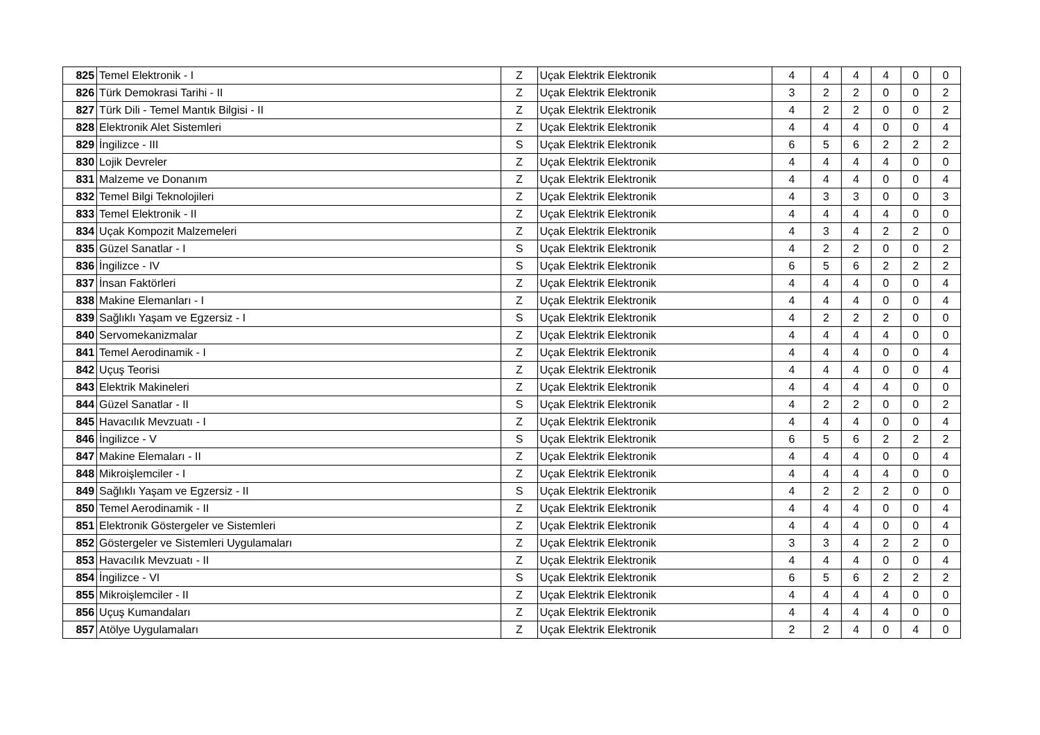| 825 | Temel Elektronik - I | Z | Uçak Elektrik Elektronik | 4 | 4 | 4 | 4 | 0 | 0 |
| 826 | Türk Demokrasi Tarihi - II | Z | Uçak Elektrik Elektronik | 3 | 2 | 2 | 0 | 0 | 2 |
| 827 | Türk Dili - Temel Mantık Bilgisi - II | Z | Uçak Elektrik Elektronik | 4 | 2 | 2 | 0 | 0 | 2 |
| 828 | Elektronik Alet Sistemleri | Z | Uçak Elektrik Elektronik | 4 | 4 | 4 | 0 | 0 | 4 |
| 829 | İngilizce - III | S | Uçak Elektrik Elektronik | 6 | 5 | 6 | 2 | 2 | 2 |
| 830 | Lojik Devreler | Z | Uçak Elektrik Elektronik | 4 | 4 | 4 | 4 | 0 | 0 |
| 831 | Malzeme ve Donanım | Z | Uçak Elektrik Elektronik | 4 | 4 | 4 | 0 | 0 | 4 |
| 832 | Temel Bilgi Teknolojileri | Z | Uçak Elektrik Elektronik | 4 | 3 | 3 | 0 | 0 | 3 |
| 833 | Temel Elektronik - II | Z | Uçak Elektrik Elektronik | 4 | 4 | 4 | 4 | 0 | 0 |
| 834 | Uçak Kompozit Malzemeleri | Z | Uçak Elektrik Elektronik | 4 | 3 | 4 | 2 | 2 | 0 |
| 835 | Güzel Sanatlar - I | S | Uçak Elektrik Elektronik | 4 | 2 | 2 | 0 | 0 | 2 |
| 836 | İngilizce - IV | S | Uçak Elektrik Elektronik | 6 | 5 | 6 | 2 | 2 | 2 |
| 837 | İnsan Faktörleri | Z | Uçak Elektrik Elektronik | 4 | 4 | 4 | 0 | 0 | 4 |
| 838 | Makine Elemanları - I | Z | Uçak Elektrik Elektronik | 4 | 4 | 4 | 0 | 0 | 4 |
| 839 | Sağlıklı Yaşam ve Egzersiz - I | S | Uçak Elektrik Elektronik | 4 | 2 | 2 | 2 | 0 | 0 |
| 840 | Servomekanizmalar | Z | Uçak Elektrik Elektronik | 4 | 4 | 4 | 4 | 0 | 0 |
| 841 | Temel Aerodinamik - I | Z | Uçak Elektrik Elektronik | 4 | 4 | 4 | 0 | 0 | 4 |
| 842 | Uçuş Teorisi | Z | Uçak Elektrik Elektronik | 4 | 4 | 4 | 0 | 0 | 4 |
| 843 | Elektrik Makineleri | Z | Uçak Elektrik Elektronik | 4 | 4 | 4 | 4 | 0 | 0 |
| 844 | Güzel Sanatlar - II | S | Uçak Elektrik Elektronik | 4 | 2 | 2 | 0 | 0 | 2 |
| 845 | Havacılık Mevzuatı - I | Z | Uçak Elektrik Elektronik | 4 | 4 | 4 | 0 | 0 | 4 |
| 846 | İngilizce - V | S | Uçak Elektrik Elektronik | 6 | 5 | 6 | 2 | 2 | 2 |
| 847 | Makine Elemaları - II | Z | Uçak Elektrik Elektronik | 4 | 4 | 4 | 0 | 0 | 4 |
| 848 | Mikroişlemciler - I | Z | Uçak Elektrik Elektronik | 4 | 4 | 4 | 4 | 0 | 0 |
| 849 | Sağlıklı Yaşam ve Egzersiz - II | S | Uçak Elektrik Elektronik | 4 | 2 | 2 | 2 | 0 | 0 |
| 850 | Temel Aerodinamik - II | Z | Uçak Elektrik Elektronik | 4 | 4 | 4 | 0 | 0 | 4 |
| 851 | Elektronik Göstergeler ve Sistemleri | Z | Uçak Elektrik Elektronik | 4 | 4 | 4 | 0 | 0 | 4 |
| 852 | Göstergeler ve Sistemleri Uygulamaları | Z | Uçak Elektrik Elektronik | 3 | 3 | 4 | 2 | 2 | 0 |
| 853 | Havacılık Mevzuatı - II | Z | Uçak Elektrik Elektronik | 4 | 4 | 4 | 0 | 0 | 4 |
| 854 | İngilizce - VI | S | Uçak Elektrik Elektronik | 6 | 5 | 6 | 2 | 2 | 2 |
| 855 | Mikroişlemciler - II | Z | Uçak Elektrik Elektronik | 4 | 4 | 4 | 4 | 0 | 0 |
| 856 | Uçuş Kumandaları | Z | Uçak Elektrik Elektronik | 4 | 4 | 4 | 4 | 0 | 0 |
| 857 | Atölye Uygulamaları | Z | Uçak Elektrik Elektronik | 2 | 2 | 4 | 0 | 4 | 0 |